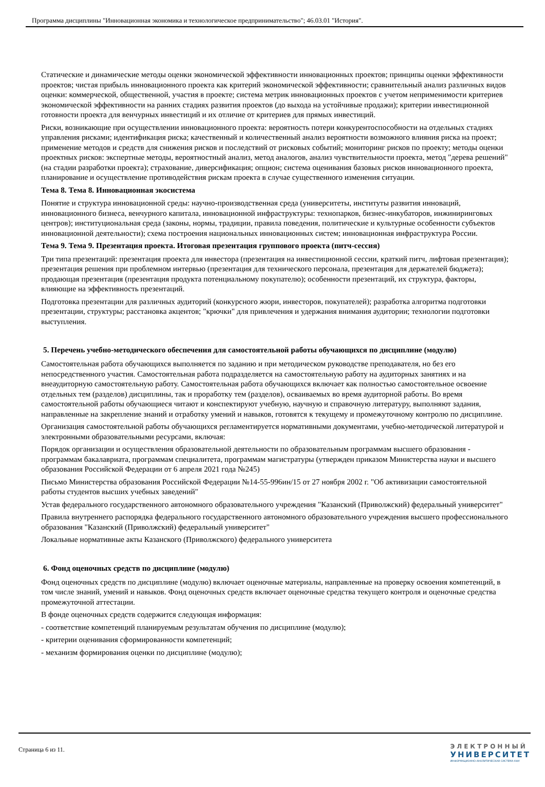Программа дисциплины "Инновационная экономика и технологическое предпринимательство"; 46.03.01 "История".
Статические и динамические методы оценки экономической эффективности инновационных проектов; принципы оценки эффективности проектов; чистая прибыль инновационного проекта как критерий экономической эффективности; сравнительный анализ различных видов оценки: коммерческой, общественной, участия в проекте; система метрик инновационных проектов с учетом неприменимости критериев экономической эффективности на ранних стадиях развития проектов (до выхода на устойчивые продажи); критерии инвестиционной готовности проекта для венчурных инвестиций и их отличие от критериев для прямых инвестиций.
Риски, возникающие при осуществлении инновационного проекта: вероятность потери конкурентоспособности на отдельных стадиях управления рисками; идентификация риска; качественный и количественный анализ вероятности возможного влияния риска на проект; применение методов и средств для снижения рисков и последствий от рисковых событий; мониторинг рисков по проекту; методы оценки проектных рисков: экспертные методы, вероятностный анализ, метод аналогов, анализ чувствительности проекта, метод "дерева решений" (на стадии разработки проекта); страхование, диверсификация; опцион; система оценивания базовых рисков инновационного проекта, планирование и осуществление противодействия рискам проекта в случае существенного изменения ситуации.
Тема 8. Тема 8. Инновационная экосистема
Понятие и структура инновационной среды: научно-производственная среда (университеты, институты развития инноваций, инновационного бизнеса, венчурного капитала, инновационной инфраструктуры: технопарков, бизнес-инкубаторов, инжиниринговых центров); институциональная среда (законы, нормы, традиции, правила поведения, политические и культурные особенности субъектов инновационной деятельности); схема построения национальных инновационных систем; инновационная инфраструктура России.
Тема 9. Тема 9. Презентация проекта. Итоговая презентация группового проекта (питч-сессия)
Три типа презентаций: презентация проекта для инвестора (презентация на инвестиционной сессии, краткий питч, лифтовая презентация); презентация решения при проблемном интервью (презентация для технического персонала, презентация для держателей бюджета); продающая презентация (презентация продукта потенциальному покупателю); особенности презентаций, их структура, факторы, влияющие на эффективность презентаций.
Подготовка презентации для различных аудиторий (конкурсного жюри, инвесторов, покупателей); разработка алгоритма подготовки презентации, структуры; расстановка акцентов; "крючки" для привлечения и удержания внимания аудитории; технологии подготовки выступления.
5. Перечень учебно-методического обеспечения для самостоятельной работы обучающихся по дисциплине (модулю)
Самостоятельная работа обучающихся выполняется по заданию и при методическом руководстве преподавателя, но без его непосредственного участия. Самостоятельная работа подразделяется на самостоятельную работу на аудиторных занятиях и на внеаудиторную самостоятельную работу. Самостоятельная работа обучающихся включает как полностью самостоятельное освоение отдельных тем (разделов) дисциплины, так и проработку тем (разделов), осваиваемых во время аудиторной работы. Во время самостоятельной работы обучающиеся читают и конспектируют учебную, научную и справочную литературу, выполняют задания, направленные на закрепление знаний и отработку умений и навыков, готовятся к текущему и промежуточному контролю по дисциплине.
Организация самостоятельной работы обучающихся регламентируется нормативными документами, учебно-методической литературой и электронными образовательными ресурсами, включая:
Порядок организации и осуществления образовательной деятельности по образовательным программам высшего образования - программам бакалавриата, программам специалитета, программам магистратуры (утвержден приказом Министерства науки и высшего образования Российской Федерации от 6 апреля 2021 года №245)
Письмо Министерства образования Российской Федерации №14-55-996ин/15 от 27 ноября 2002 г. "Об активизации самостоятельной работы студентов высших учебных заведений"
Устав федерального государственного автономного образовательного учреждения "Казанский (Приволжский) федеральный университет"
Правила внутреннего распорядка федерального государственного автономного образовательного учреждения высшего профессионального образования "Казанский (Приволжский) федеральный университет"
Локальные нормативные акты Казанского (Приволжского) федерального университета
6. Фонд оценочных средств по дисциплине (модулю)
Фонд оценочных средств по дисциплине (модулю) включает оценочные материалы, направленные на проверку освоения компетенций, в том числе знаний, умений и навыков. Фонд оценочных средств включает оценочные средства текущего контроля и оценочные средства промежуточной аттестации.
В фонде оценочных средств содержится следующая информация:
- соответствие компетенций планируемым результатам обучения по дисциплине (модулю);
- критерии оценивания сформированности компетенций;
- механизм формирования оценки по дисциплине (модулю);
Страница 6 из 11.
ЭЛЕКТРОННЫЙ
УНИВЕРСИТЕТ
ИНФОРМАЦИОННО-АНАЛИТИЧЕСКАЯ СИСТЕМА КФУ